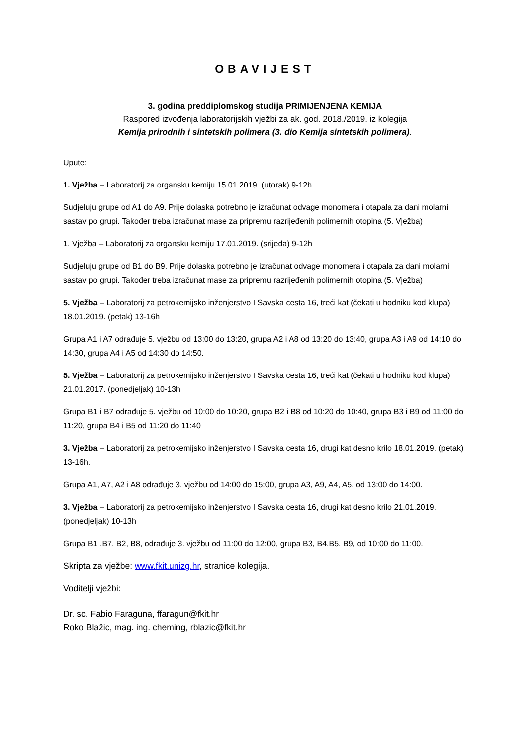OBAVIJEST
3. godina preddiplomskog studija PRIMIJENJENA KEMIJA
Raspored izvođenja laboratorijskih vježbi za ak. god. 2018./2019. iz kolegija
Kemija prirodnih i sintetskih polimera (3. dio Kemija sintetskih polimera).
Upute:
1. Vježba – Laboratorij za organsku kemiju 15.01.2019. (utorak) 9-12h
Sudjeluju grupe od A1 do A9. Prije dolaska potrebno je izračunat odvage monomera i otapala za dani molarni sastav po grupi. Također treba izračunat mase za pripremu razrijeđenih polimernih otopina (5. Vježba)
1. Vježba – Laboratorij za organsku kemiju 17.01.2019. (srijeda) 9-12h
Sudjeluju grupe od B1 do B9. Prije dolaska potrebno je izračunat odvage monomera i otapala za dani molarni sastav po grupi. Također treba izračunat mase za pripremu razrijeđenih polimernih otopina (5. Vježba)
5. Vježba – Laboratorij za petrokemijsko inženjerstvo I Savska cesta 16, treći kat (čekati u hodniku kod klupa) 18.01.2019. (petak) 13-16h
Grupa A1 i A7 odrađuje 5. vježbu od 13:00 do 13:20, grupa A2 i A8 od 13:20 do 13:40, grupa A3 i A9 od 14:10 do 14:30, grupa A4 i A5 od 14:30 do 14:50.
5. Vježba – Laboratorij za petrokemijsko inženjerstvo I Savska cesta 16, treći kat (čekati u hodniku kod klupa) 21.01.2017. (ponedjeljak) 10-13h
Grupa B1 i B7 odrađuje 5. vježbu od 10:00 do 10:20, grupa B2 i B8 od 10:20 do 10:40, grupa B3 i B9 od 11:00 do 11:20, grupa B4 i B5 od 11:20 do 11:40
3. Vježba – Laboratorij za petrokemijsko inženjerstvo I Savska cesta 16, drugi kat desno krilo 18.01.2019. (petak) 13-16h.
Grupa A1, A7, A2 i A8 odrađuje 3. vježbu od 14:00 do 15:00, grupa A3, A9, A4, A5, od 13:00 do 14:00.
3. Vježba – Laboratorij za petrokemijsko inženjerstvo I Savska cesta 16, drugi kat desno krilo 21.01.2019. (ponedjeljak) 10-13h
Grupa B1 ,B7, B2, B8, odrađuje 3. vježbu od 11:00 do 12:00, grupa B3, B4,B5, B9, od 10:00 do 11:00.
Skripta za vježbe: www.fkit.unizg.hr, stranice kolegija.
Voditelji vježbi:
Dr. sc. Fabio Faraguna, ffaragun@fkit.hr
Roko Blažic, mag. ing. cheming, rblazic@fkit.hr